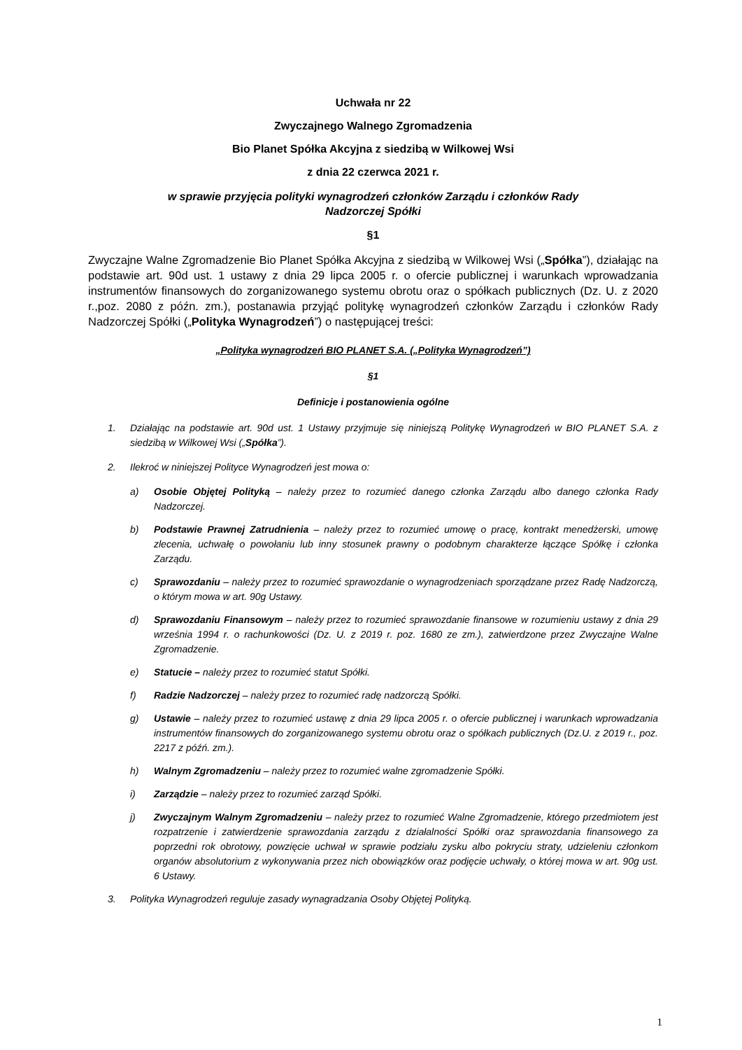Uchwała nr 22
Zwyczajnego Walnego Zgromadzenia
Bio Planet Spółka Akcyjna z siedzibą w Wilkowej Wsi
z dnia 22 czerwca 2021 r.
w sprawie przyjęcia polityki wynagrodzeń członków Zarządu i członków Rady
Nadzorczej Spółki
§1
Zwyczajne Walne Zgromadzenie Bio Planet Spółka Akcyjna z siedzibą w Wilkowej Wsi („Spółka”), działając na podstawie art. 90d ust. 1 ustawy z dnia 29 lipca 2005 r. o ofercie publicznej i warunkach wprowadzania instrumentów finansowych do zorganizowanego systemu obrotu oraz o spółkach publicznych (Dz. U. z 2020 r.,poz. 2080 z późn. zm.), postanawia przyjąć politykę wynagrodzeń członków Zarządu i członków Rady Nadzorczej Spółki („Polityka Wynagrodzeń”) o następującej treści:
„Polityka wynagrodzeń BIO PLANET S.A. („Polityka Wynagrodzeń”)
§1
Definicje i postanowienia ogólne
1. Działając na podstawie art. 90d ust. 1 Ustawy przyjmuje się niniejszą Politykę Wynagrodzeń w BIO PLANET S.A. z siedzibą w Wilkowej Wsi („Spółka”).
2. Ilekroć w niniejszej Polityce Wynagrodzeń jest mowa o:
a) Osobie Objętej Polityką – należy przez to rozumieć danego członka Zarządu albo danego członka Rady Nadzorczej.
b) Podstawie Prawnej Zatrudnienia – należy przez to rozumieć umowę o pracę, kontrakt menedżerski, umowę zlecenia, uchwałę o powołaniu lub inny stosunek prawny o podobnym charakterze łączące Spółkę i członka Zarządu.
c) Sprawozdaniu – należy przez to rozumieć sprawozdanie o wynagrodzeniach sporządzane przez Radę Nadzorczą, o którym mowa w art. 90g Ustawy.
d) Sprawozdaniu Finansowym – należy przez to rozumieć sprawozdanie finansowe w rozumieniu ustawy z dnia 29 września 1994 r. o rachunkowości (Dz. U. z 2019 r. poz. 1680 ze zm.), zatwierdzone przez Zwyczajne Walne Zgromadzenie.
e) Statucie – należy przez to rozumieć statut Spółki.
f) Radzie Nadzorczej – należy przez to rozumieć radę nadzorczą Spółki.
g) Ustawie – należy przez to rozumieć ustawę z dnia 29 lipca 2005 r. o ofercie publicznej i warunkach wprowadzania instrumentów finansowych do zorganizowanego systemu obrotu oraz o spółkach publicznych (Dz.U. z 2019 r., poz. 2217 z późń. zm.).
h) Walnym Zgromadzeniu – należy przez to rozumieć walne zgromadzenie Spółki.
i) Zarządzie – należy przez to rozumieć zarząd Spółki.
j) Zwyczajnym Walnym Zgromadzeniu – należy przez to rozumieć Walne Zgromadzenie, którego przedmiotem jest rozpatrzenie i zatwierdzenie sprawozdania zarządu z działalności Spółki oraz sprawozdania finansowego za poprzedni rok obrotowy, powzięcie uchwał w sprawie podziału zysku albo pokryciu straty, udzieleniu członkom organów absolutorium z wykonywania przez nich obowiązków oraz podjęcie uchwały, o której mowa w art. 90g ust. 6 Ustawy.
3. Polityka Wynagrodzeń reguluje zasady wynagradzania Osoby Objętej Polityką.
1